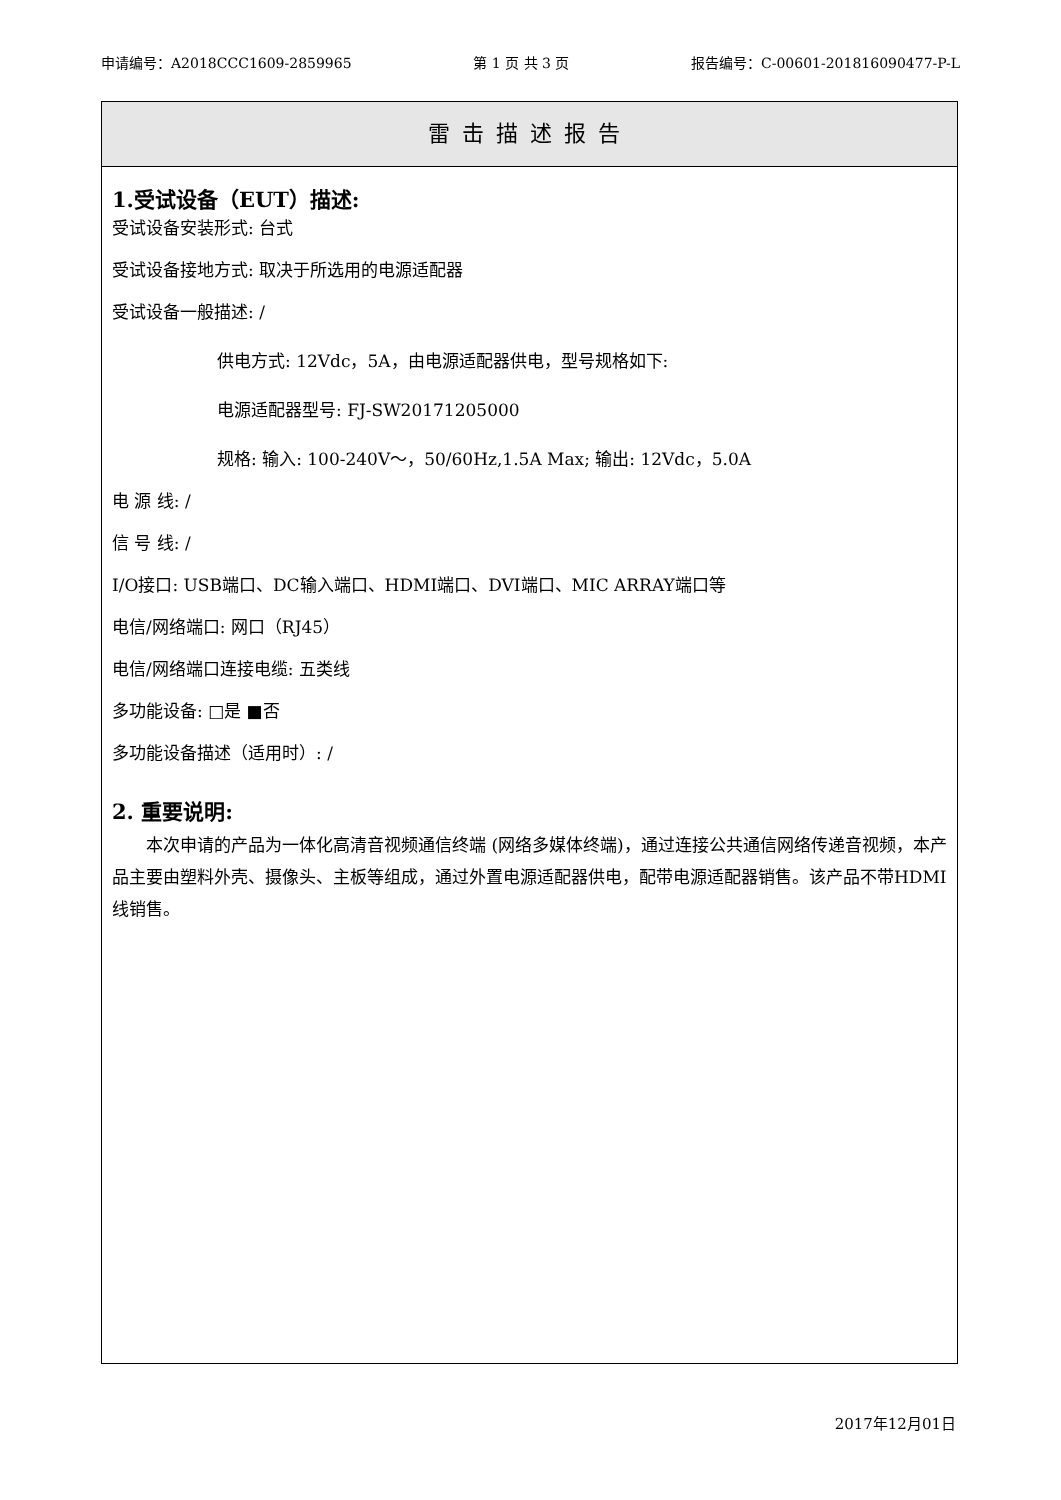申请编号：A2018CCC1609-2859965 第 1 页 共 3 页 报告编号：C-00601-201816090477-P-L
雷击描述报告
1.受试设备（EUT）描述:
受试设备安装形式: 台式
受试设备接地方式: 取决于所选用的电源适配器
受试设备一般描述: /
供电方式: 12Vdc，5A，由电源适配器供电，型号规格如下:
电源适配器型号: FJ-SW20171205000
规格: 输入: 100-240V～，50/60Hz,1.5A Max; 输出: 12Vdc，5.0A
电 源 线: /
信 号 线: /
I/O接口: USB端口、DC输入端口、HDMI端口、DVI端口、MIC ARRAY端口等
电信/网络端口: 网口（RJ45）
电信/网络端口连接电缆: 五类线
多功能设备: □是 ■否
多功能设备描述（适用时）: /
2. 重要说明:
本次申请的产品为一体化高清音视频通信终端 (网络多媒体终端)，通过连接公共通信网络传递音视频，本产品主要由塑料外壳、摄像头、主板等组成，通过外置电源适配器供电，配带电源适配器销售。该产品不带HDMI线销售。
2017年12月01日